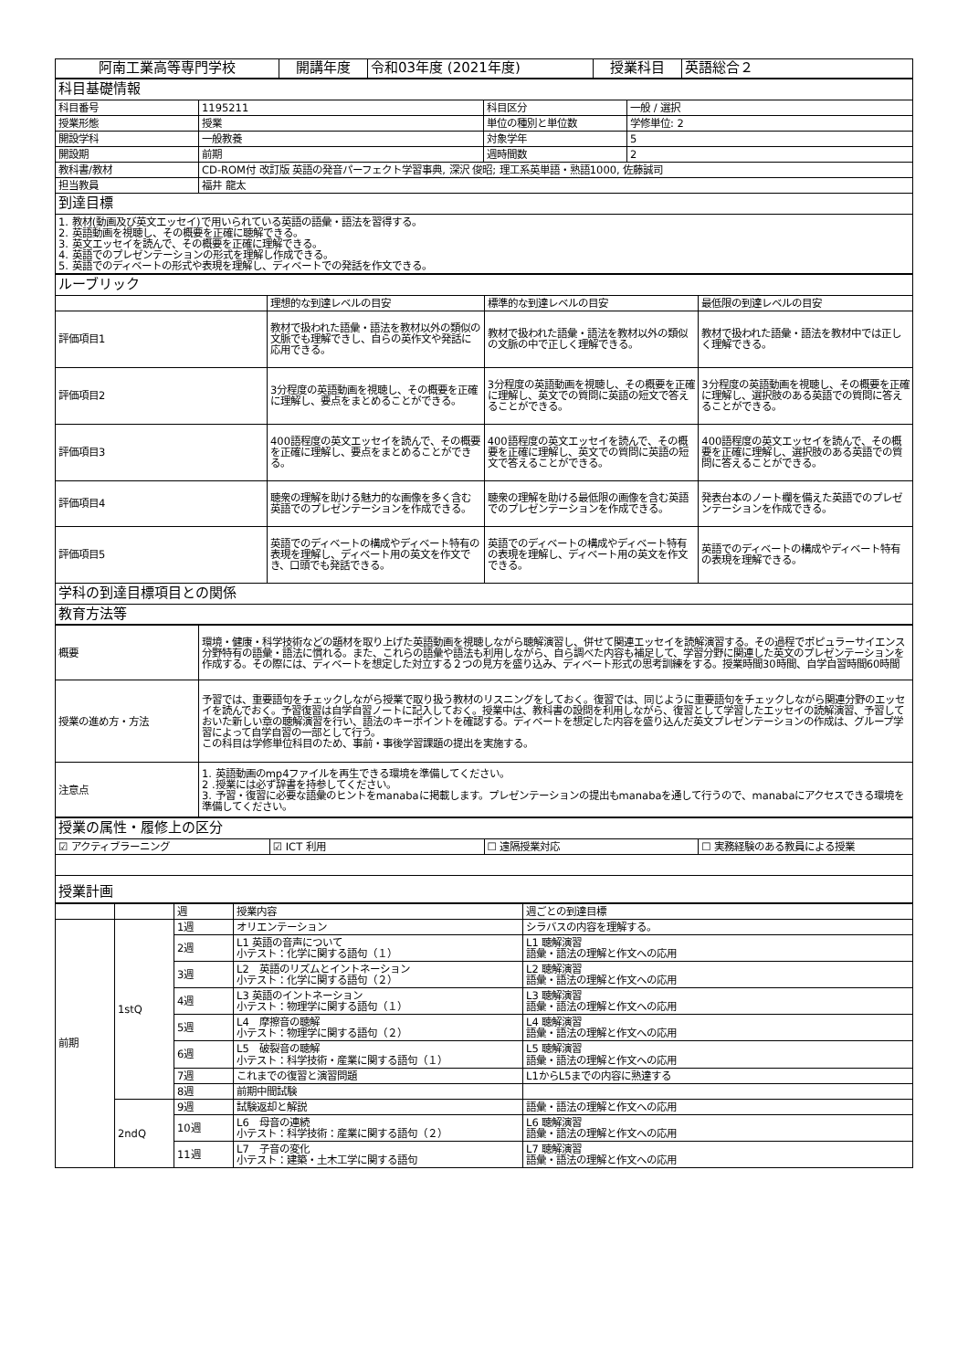| 阿南工業高等専門学校 | 開講年度 | 令和03年度 (2021年度) | 授業科目 | 英語総合２ |
| 科目基礎情報 | | | |
| 科目番号 | 1195211 | 科目区分 | 一般 / 選択 |
| 授業形態 | 授業 | 単位の種別と単位数 | 学修単位: 2 |
| 開設学科 | 一般教養 | 対象学年 | 5 |
| 開設期 | 前期 | 週時間数 | 2 |
| 教科書/教材 | CD-ROM付 改訂版 英語の発音パーフェクト学習事典, 深沢 俊昭; 理工系英単語・熟語1000, 佐藤誠司 | | |
| 担当教員 | 福井 龍太 | | |
| 到達目標 | | | |
| 1. 教材(動画及び英文エッセイ)で用いられている英語の語彙・語法を習得する。 2. 英語動画を視聴し、その概要を正確に聴解できる。 3. 英文エッセイを読んで、その概要を正確に理解できる。 4. 英語でのプレゼンテーションの形式を理解し作成できる。 5. 英語でのディベートの形式や表現を理解し、ディベートでの発話を作文できる。 | | | |
| ルーブリック | | | |
| | 理想的な到達レベルの目安 | 標準的な到達レベルの目安 | 最低限の到達レベルの目安 |
| 評価項目1 | 教材で扱われた語彙・語法を教材以外の類似の文脈でも理解できし、自らの英作文や発話に応用できる。 | 教材で扱われた語彙・語法を教材以外の類似の文脈の中で正しく理解できる。 | 教材で扱われた語彙・語法を教材中では正しく理解できる。 |
| 評価項目2 | 3分程度の英語動画を視聴し、その概要を正確に理解し、要点をまとめることができる。 | 3分程度の英語動画を視聴し、その概要を正確に理解し、英文での質問に英語の短文で答えることができる。 | 3分程度の英語動画を視聴し、その概要を正確に理解し、選択肢のある英語での質問に答えることができる。 |
| 評価項目3 | 400語程度の英文エッセイを読んで、その概要を正確に理解し、要点をまとめることができる。 | 400語程度の英文エッセイを読んで、その概要を正確に理解し、英文での質問に英語の短文で答えることができる。 | 400語程度の英文エッセイを読んで、その概要を正確に理解し、選択肢のある英語での質問に答えることができる。 |
| 評価項目4 | 聴衆の理解を助ける魅力的な画像を多く含む英語でのプレゼンテーションを作成できる。 | 聴衆の理解を助ける最低限の画像を含む英語でのプレゼンテーションを作成できる。 | 発表台本のノート欄を備えた英語でのプレゼンテーションを作成できる。 |
| 評価項目5 | 英語でのディベートの構成やディベート特有の表現を理解し、ディベート用の英文を作文でき、口頭でも発話できる。 | 英語でのディベートの構成やディベート特有の表現を理解し、ディベート用の英文を作文できる。 | 英語でのディベートの構成やディベート特有の表現を理解できる。 |
| 学科の到達目標項目との関係 | | | |
| 教育方法等 | | | |
| 概要 | 環境・健康・科学技術などの題材を取り上げた英語動画を視聴しながら聴解演習し、併せて関連エッセイを読解演習する。その過程でポピュラーサイエンス分野特有の語彙・語法に慣れる。また、これらの語彙や語法も利用しながら、自ら調べた内容も補足して、学習分野に関連した英文のプレゼンテーションを作成する。その際には、ディベートを想定した対立する２つの見方を盛り込み、ディベート形式の思考訓練をする。授業時間30時間、自学自習時間60時間 |
| 授業の進め方・方法 | 予習では、重要語句をチェックしながら授業で取り扱う教材のリスニングをしておく。復習では、同じように重要語句をチェックしながら関連分野のエッセイを読んでおく。予習復習は自学自習ノートに記入しておく。授業中は、教科書の設問を利用しながら、復習として学習したエッセイの読解演習、予習しておいた新しい章の聴解演習を行い、語法のキーポイントを確認する。ディベートを想定した内容を盛り込んだ英文プレゼンテーションの作成は、グループ学習によって自学自習の一部として行う。 この科目は学修単位科目のため、事前・事後学習課題の提出を実施する。 |
| 注意点 | 1. 英語動画のmp4ファイルを再生できる環境を準備してください。 2 .授業には必ず辞書を持参してください。 3. 予習・復習に必要な語彙のヒントをmanabaに掲載します。プレゼンテーションの提出もmanabaを通して行うので、manabaにアクセスできる環境を準備してください。 |
| 授業の属性・履修上の区分 | | | |
| ☑ アクティブラーニング | ☑ ICT 利用 | ☐ 遠隔授業対応 | ☐ 実務経験のある教員による授業 |
| 授業計画 | | | |
| | | 週 | 授業内容 | 週ごとの到達目標 |
| 前期 | 1stQ | 1週 | オリエンテーション | シラバスの内容を理解する。 |
| | | 2週 | L1 英語の音声について 小テスト：化学に関する語句（１） | L1 聴解演習 語彙・語法の理解と作文への応用 |
| | | 3週 | L2 英語のリズムとイントネーション 小テスト：化学に関する語句（２） | L2 聴解演習 語彙・語法の理解と作文への応用 |
| | | 4週 | L3 英語のイントネーション 小テスト：物理学に関する語句（１） | L3 聴解演習 語彙・語法の理解と作文への応用 |
| | | 5週 | L4 摩擦音の聴解 小テスト：物理学に関する語句（２） | L4 聴解演習 語彙・語法の理解と作文への応用 |
| | | 6週 | L5 破裂音の聴解 小テスト：科学技術・産業に関する語句（１） | L5 聴解演習 語彙・語法の理解と作文への応用 |
| | | 7週 | これまでの復習と演習問題 | L1からL5までの内容に熟達する |
| | | 8週 | 前期中間試験 | |
| | 2ndQ | 9週 | 試験返却と解説 | 語彙・語法の理解と作文への応用 |
| | | 10週 | L6 母音の連続 小テスト：科学技術：産業に関する語句（２） | L6 聴解演習 語彙・語法の理解と作文への応用 |
| | | 11週 | L7 子音の変化 小テスト：建築・土木工学に関する語句 | L7 聴解演習 語彙・語法の理解と作文への応用 |